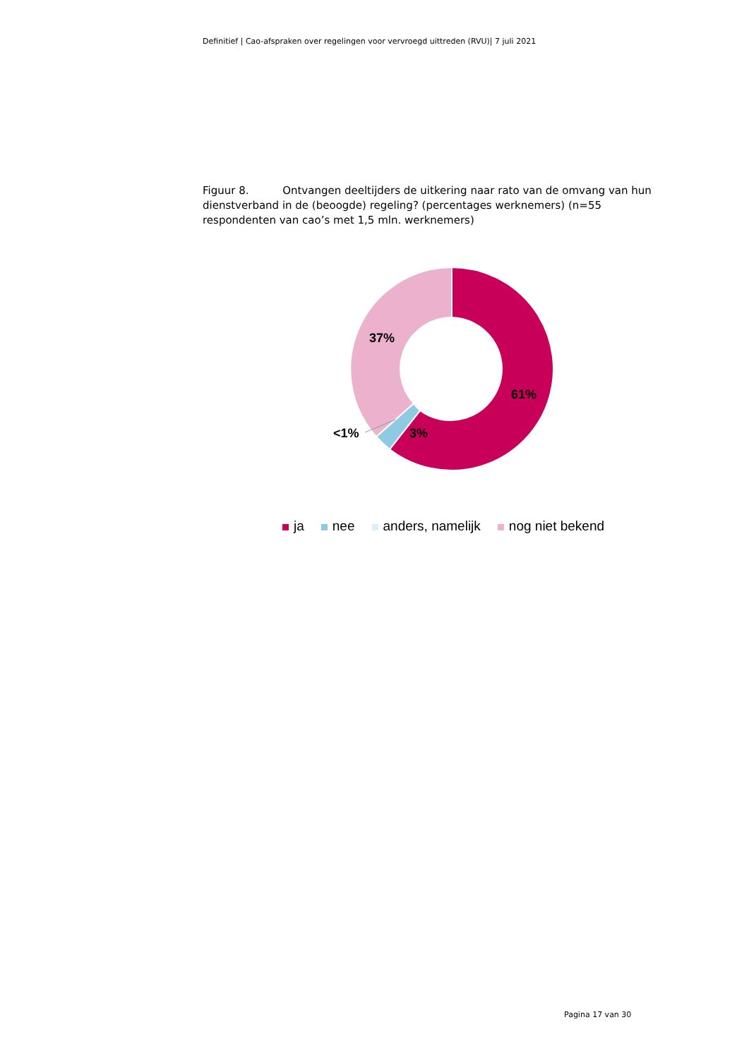Definitief | Cao-afspraken over regelingen voor vervroegd uittreden (RVU)| 7 juli 2021
Figuur 8. Ontvangen deeltijders de uitkering naar rato van de omvang van hun dienstverband in de (beoogde) regeling? (percentages werknemers) (n=55 respondenten van cao’s met 1,5 mln. werknemers)
37%
61%
3%
<1%
ja nee anders, namelijk nog niet bekend
Pagina 17 van 30